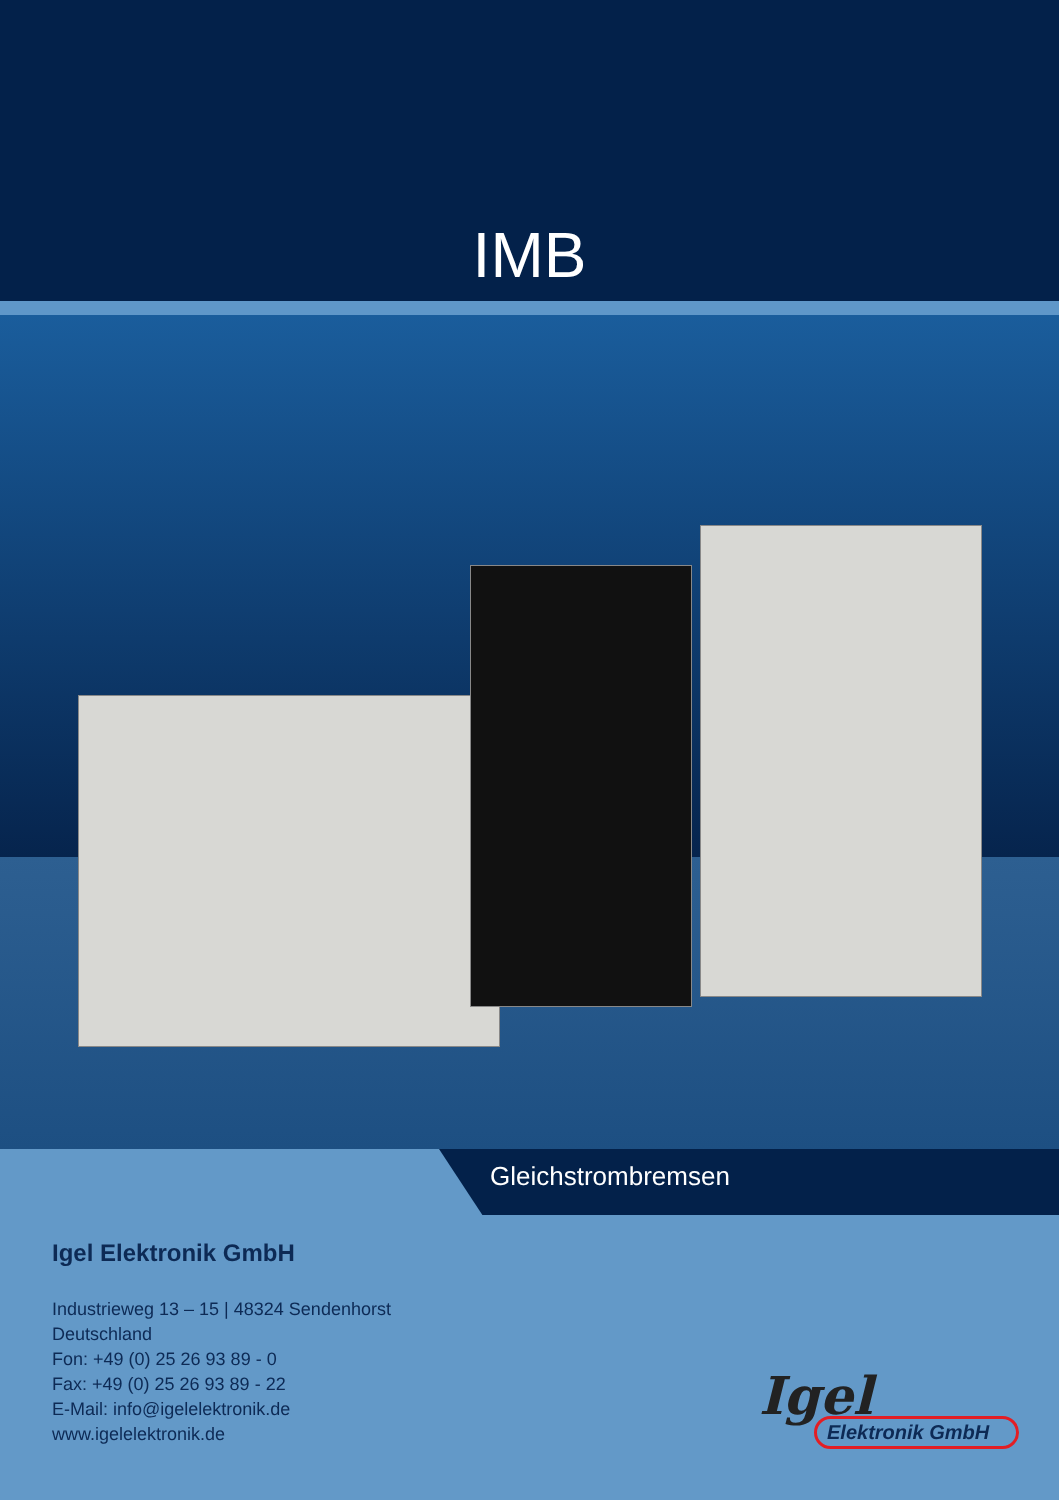IMB
Gleichstrombremsen
Igel Elektronik GmbH
Industrieweg 13 – 15 | 48324 Sendenhorst
Deutschland
Fon: +49 (0) 25 26 93 89 - 0
Fax: +49 (0) 25 26 93 89 - 22
E-Mail: info@igelelektronik.de
www.igelelektronik.de
Igel
Elektronik GmbH